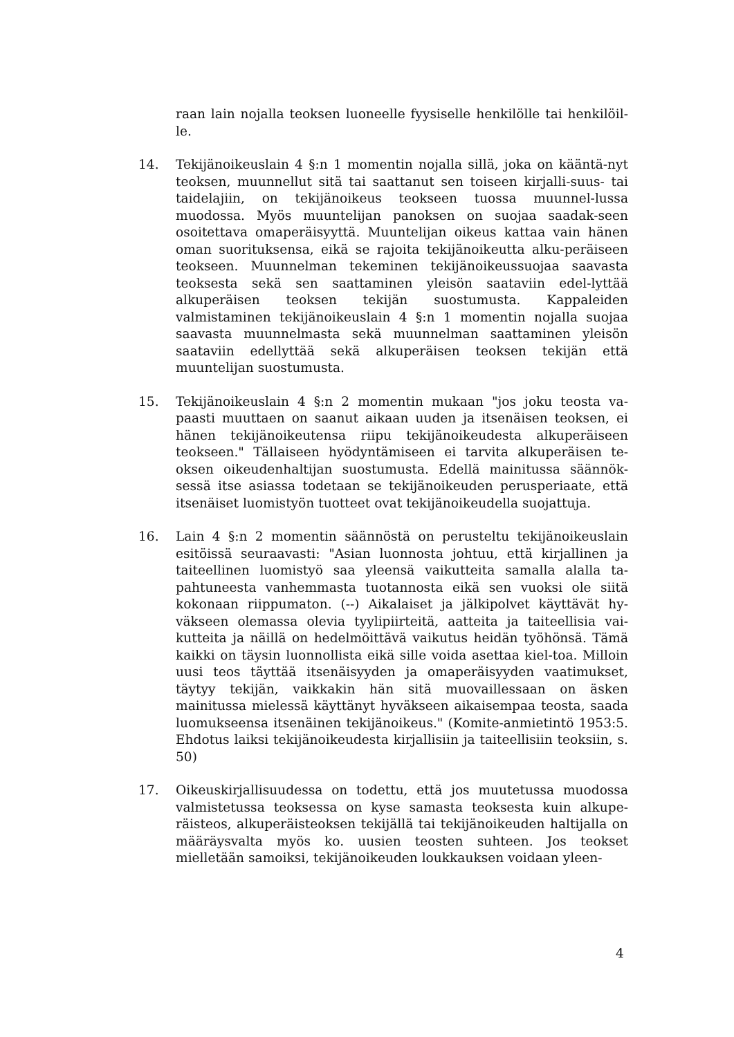raan lain nojalla teoksen luoneelle fyysiselle henkilölle tai henkilöil-le.
14. Tekijänoikeuslain 4 §:n 1 momentin nojalla sillä, joka on kääntä-nyt teoksen, muunnellut sitä tai saattanut sen toiseen kirjalli-suus- tai taidelajiin, on tekijänoikeus teokseen tuossa muunnel-lussa muodossa. Myös muuntelijan panoksen on suojaa saadak-seen osoitettava omaperäisyyttä. Muuntelijan oikeus kattaa vain hänen oman suorituksensa, eikä se rajoita tekijänoikeutta alku-peräiseen teokseen. Muunnelman tekeminen tekijänoikeussuojaa saavasta teoksesta sekä sen saattaminen yleisön saataviin edel-lyttää alkuperäisen teoksen tekijän suostumusta. Kappaleiden valmistaminen tekijänoikeuslain 4 §:n 1 momentin nojalla suojaa saavasta muunnelmasta sekä muunnelman saattaminen yleisön saataviin edellyttää sekä alkuperäisen teoksen tekijän että muuntelijan suostumusta.
15. Tekijänoikeuslain 4 §:n 2 momentin mukaan "jos joku teosta va-paasti muuttaen on saanut aikaan uuden ja itsenäisen teoksen, ei hänen tekijänoikeutensa riipu tekijänoikeudesta alkuperäiseen teokseen." Tällaiseen hyödyntämiseen ei tarvita alkuperäisen te-oksen oikeudenhaltijan suostumusta. Edellä mainitussa säännök-sessä itse asiassa todetaan se tekijänoikeuden perusperiaate, että itsenäiset luomistyön tuotteet ovat tekijänoikeudella suojattuja.
16. Lain 4 §:n 2 momentin säännöstä on perusteltu tekijänoikeuslain esitöissä seuraavasti: "Asian luonnosta johtuu, että kirjallinen ja taiteellinen luomistyö saa yleensä vaikutteita samalla alalla ta-pahtuneesta vanhemmasta tuotannosta eikä sen vuoksi ole siitä kokonaan riippumaton. (--) Aikalaiset ja jälkipolvet käyttävät hy-väkseen olemassa olevia tyylipiirteitä, aatteita ja taiteellisia vai-kutteita ja näillä on hedelmöittävä vaikutus heidän työhönsä. Tämä kaikki on täysin luonnollista eikä sille voida asettaa kiel-toa. Milloin uusi teos täyttää itsenäisyyden ja omaperäisyyden vaatimukset, täytyy tekijän, vaikkakin hän sitä muovaillessaan on äsken mainitussa mielessä käyttänyt hyväkseen aikaisempaa teosta, saada luomukseensa itsenäinen tekijänoikeus." (Komite-anmietintö 1953:5. Ehdotus laiksi tekijänoikeudesta kirjallisiin ja taiteellisiin teoksiin, s. 50)
17. Oikeuskirjallisuudessa on todettu, että jos muutetussa muodossa valmistetussa teoksessa on kyse samasta teoksesta kuin alkupe-räisteos, alkuperäisteoksen tekijällä tai tekijänoikeuden haltijalla on määräysvalta myös ko. uusien teosten suhteen. Jos teokset mielletään samoiksi, tekijänoikeuden loukkauksen voidaan yleen-
4